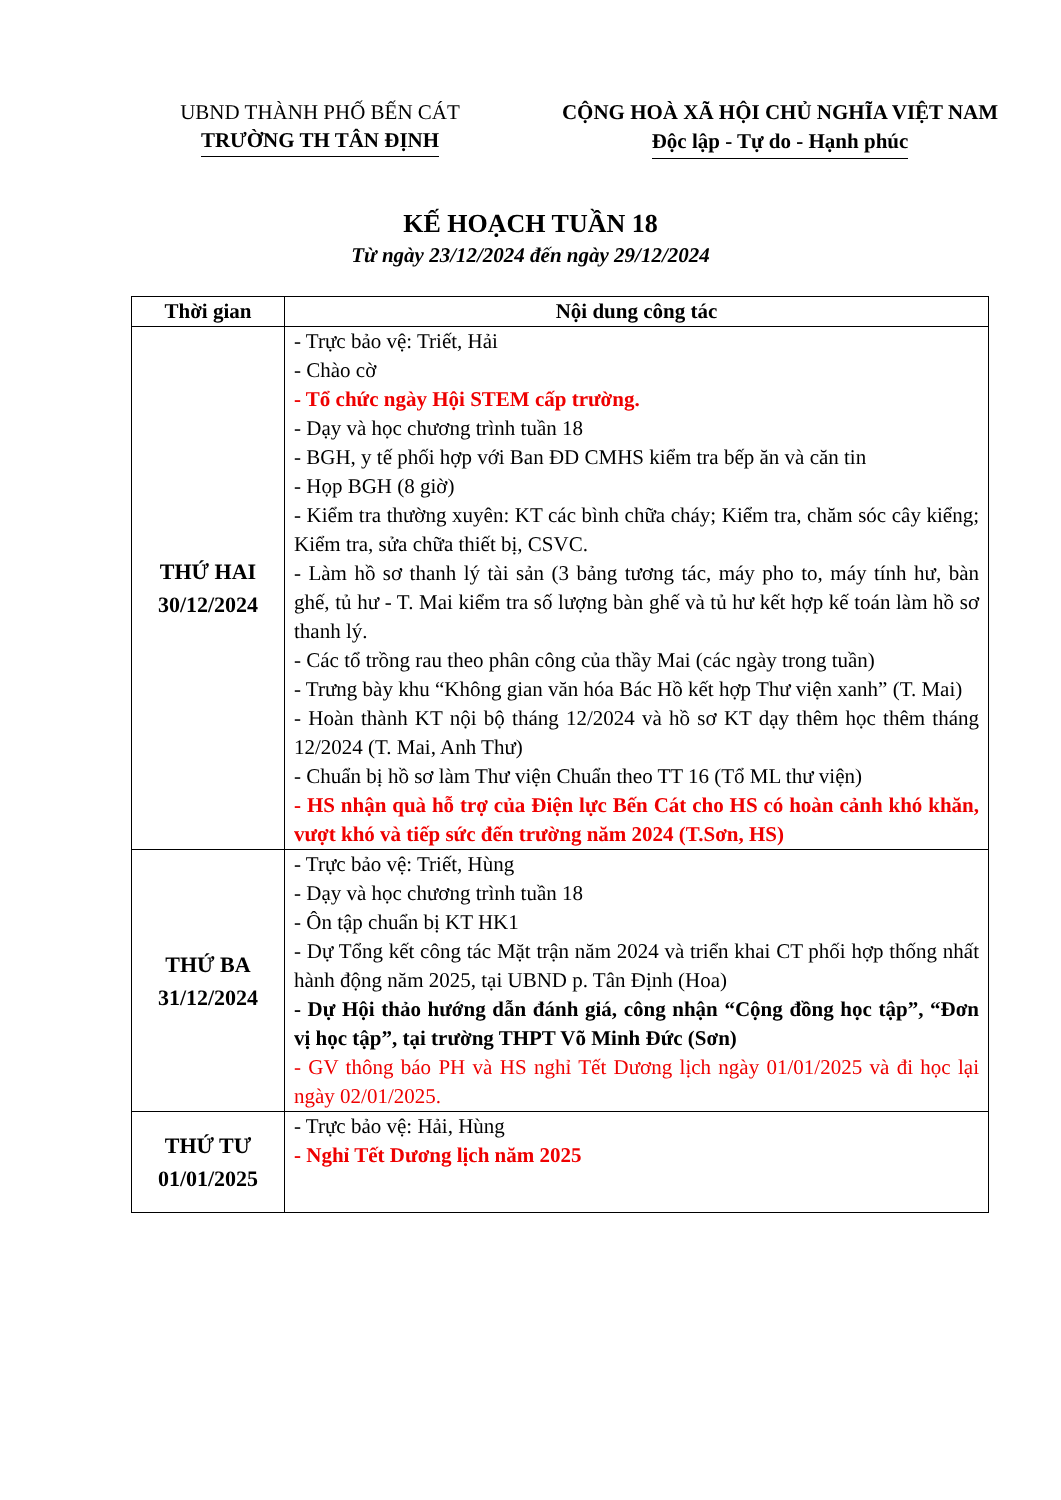UBND THÀNH PHỐ BẾN CÁT
TRƯỜNG TH TÂN ĐỊNH
CỘNG HOÀ XÃ HỘI CHỦ NGHĨA VIỆT NAM
Độc lập - Tự do - Hạnh phúc
KẾ HOẠCH TUẦN 18
Từ ngày 23/12/2024 đến ngày 29/12/2024
| Thời gian | Nội dung công tác |
| --- | --- |
| THỨ HAI 30/12/2024 | - Trực bảo vệ: Triết, Hải - Chào cờ - Tổ chức ngày Hội STEM cấp trường. - Dạy và học chương trình tuần 18 - BGH, y tế phối hợp với Ban ĐD CMHS kiểm tra bếp ăn và căn tin - Họp BGH (8 giờ) - Kiểm tra thường xuyên: KT các bình chữa cháy; Kiểm tra, chăm sóc cây kiểng; Kiểm tra, sửa chữa thiết bị, CSVC. - Làm hồ sơ thanh lý tài sản (3 bảng tương tác, máy pho to, máy tính hư, bàn ghế, tủ hư - T. Mai kiểm tra số lượng bàn ghế và tủ hư kết hợp kế toán làm hồ sơ thanh lý. - Các tổ trồng rau theo phân công của thầy Mai (các ngày trong tuần) - Trưng bày khu “Không gian văn hóa Bác Hồ kết hợp Thư viện xanh” (T. Mai) - Hoàn thành KT nội bộ tháng 12/2024 và hồ sơ KT dạy thêm học thêm tháng 12/2024 (T. Mai, Anh Thư) - Chuẩn bị hồ sơ làm Thư viện Chuẩn theo TT 16 (Tổ ML thư viện) - HS nhận quà hỗ trợ của Điện lực Bến Cát cho HS có hoàn cảnh khó khăn, vượt khó và tiếp sức đến trường năm 2024 (T.Sơn, HS) |
| THỨ BA 31/12/2024 | - Trực bảo vệ: Triết, Hùng - Dạy và học chương trình tuần 18 - Ôn tập chuẩn bị KT HK1 - Dự Tổng kết công tác Mặt trận năm 2024 và triển khai CT phối hợp thống nhất hành động năm 2025, tại UBND p. Tân Định (Hoa) - Dự Hội thảo hướng dẫn đánh giá, công nhận “Cộng đồng học tập”, “Đơn vị học tập”, tại trường THPT Võ Minh Đức (Sơn) - GV thông báo PH và HS nghỉ Tết Dương lịch ngày 01/01/2025 và đi học lại ngày 02/01/2025. |
| THỨ TƯ 01/01/2025 | - Trực bảo vệ: Hải, Hùng - Nghỉ Tết Dương lịch năm 2025 |